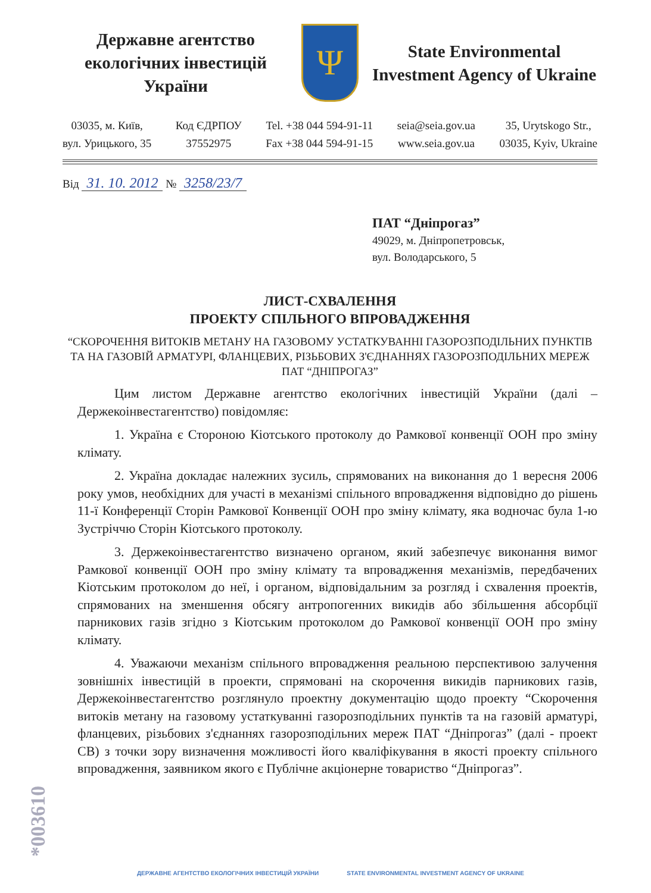Державне агентство екологічних інвестицій України
Ψ
State Environmental Investment Agency of Ukraine
03035, м. Київ,
вул. Урицького, 35
Код ЄДРПОУ
37552975
Tel. +38 044 594-91-11
Fax +38 044 594-91-15
seia@seia.gov.ua
www.seia.gov.ua
35, Urytskogo Str.,
03035, Kyiv, Ukraine
Від 31. 10. 2012 № 3258/23/7
ПАТ “Дніпрогаз”
49029, м. Дніпропетровськ,
вул. Володарського, 5
ЛИСТ-СХВАЛЕННЯ
ПРОЕКТУ СПІЛЬНОГО ВПРОВАДЖЕННЯ
“СКОРОЧЕННЯ ВИТОКІВ МЕТАНУ НА ГАЗОВОМУ УСТАТКУВАННІ ГАЗОРОЗПОДІЛЬНИХ ПУНКТІВ ТА НА ГАЗОВІЙ АРМАТУРІ, ФЛАНЦЕВИХ, РІЗЬБОВИХ З'ЄДНАННЯХ ГАЗОРОЗПОДІЛЬНИХ МЕРЕЖ ПАТ “ДНІПРОГАЗ”
Цим листом Державне агентство екологічних інвестицій України (далі – Держекоінвестагентство) повідомляє:
1. Україна є Стороною Кіотського протоколу до Рамкової конвенції ООН про зміну клімату.
2. Україна докладає належних зусиль, спрямованих на виконання до 1 вересня 2006 року умов, необхідних для участі в механізмі спільного впровадження відповідно до рішень 11-ї Конференції Сторін Рамкової Конвенції ООН про зміну клімату, яка водночас була 1-ю Зустріччю Сторін Кіотського протоколу.
3. Держекоінвестагентство визначено органом, який забезпечує виконання вимог Рамкової конвенції ООН про зміну клімату та впровадження механізмів, передбачених Кіотським протоколом до неї, і органом, відповідальним за розгляд і схвалення проектів, спрямованих на зменшення обсягу антропогенних викидів або збільшення абсорбції парникових газів згідно з Кіотським протоколом до Рамкової конвенції ООН про зміну клімату.
4. Уважаючи механізм спільного впровадження реальною перспективою залучення зовнішніх інвестицій в проекти, спрямовані на скорочення викидів парникових газів, Держекоінвестагентство розглянуло проектну документацію щодо проекту “Скорочення витоків метану на газовому устаткуванні газорозподільних пунктів та на газовій арматурі, фланцевих, різьбових з'єднаннях газорозподільних мереж ПАТ “Дніпрогаз” (далі - проект СВ) з точки зору визначення можливості його кваліфікування в якості проекту спільного впровадження, заявником якого є Публічне акціонерне товариство “Дніпрогаз”.
*003610
ДЕРЖАВНЕ АГЕНТСТВО ЕКОЛОГІЧНИХ ІНВЕСТИЦІЙ УКРАЇНИ STATE ENVIRONMENTAL INVESTMENT AGENCY OF UKRAINE